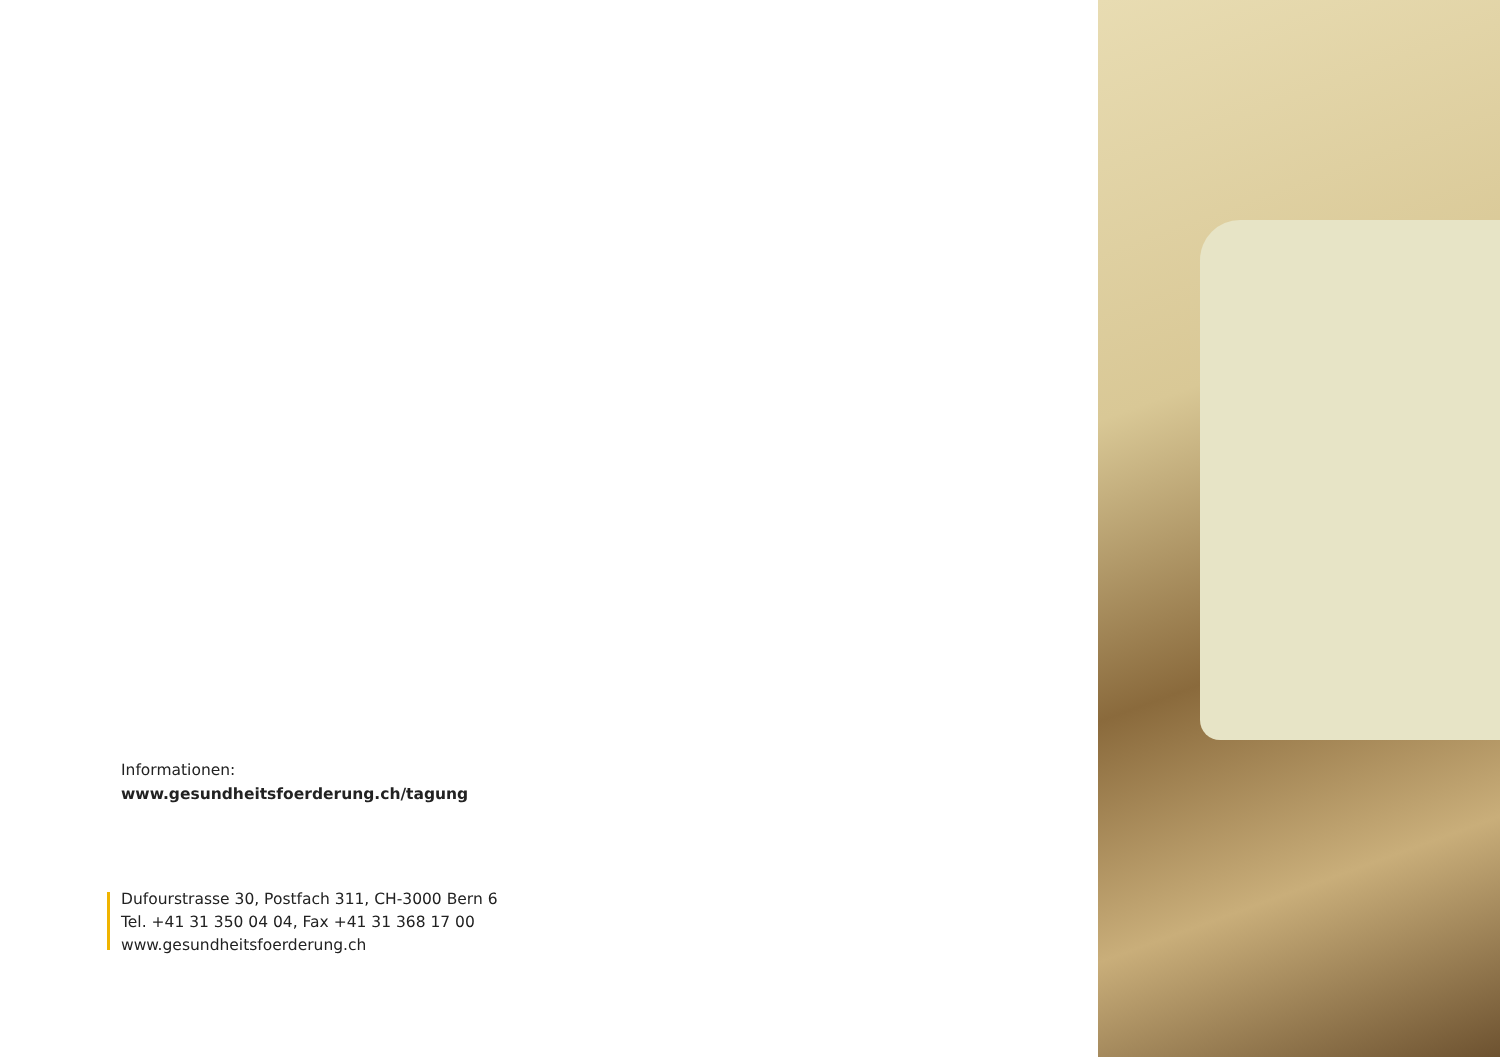Informationen:
www.gesundheitsfoerderung.ch/tagung
Dufourstrasse 30, Postfach 311, CH-3000 Bern 6
Tel. +41 31 350 04 04, Fax +41 31 368 17 00
www.gesundheitsfoerderung.ch